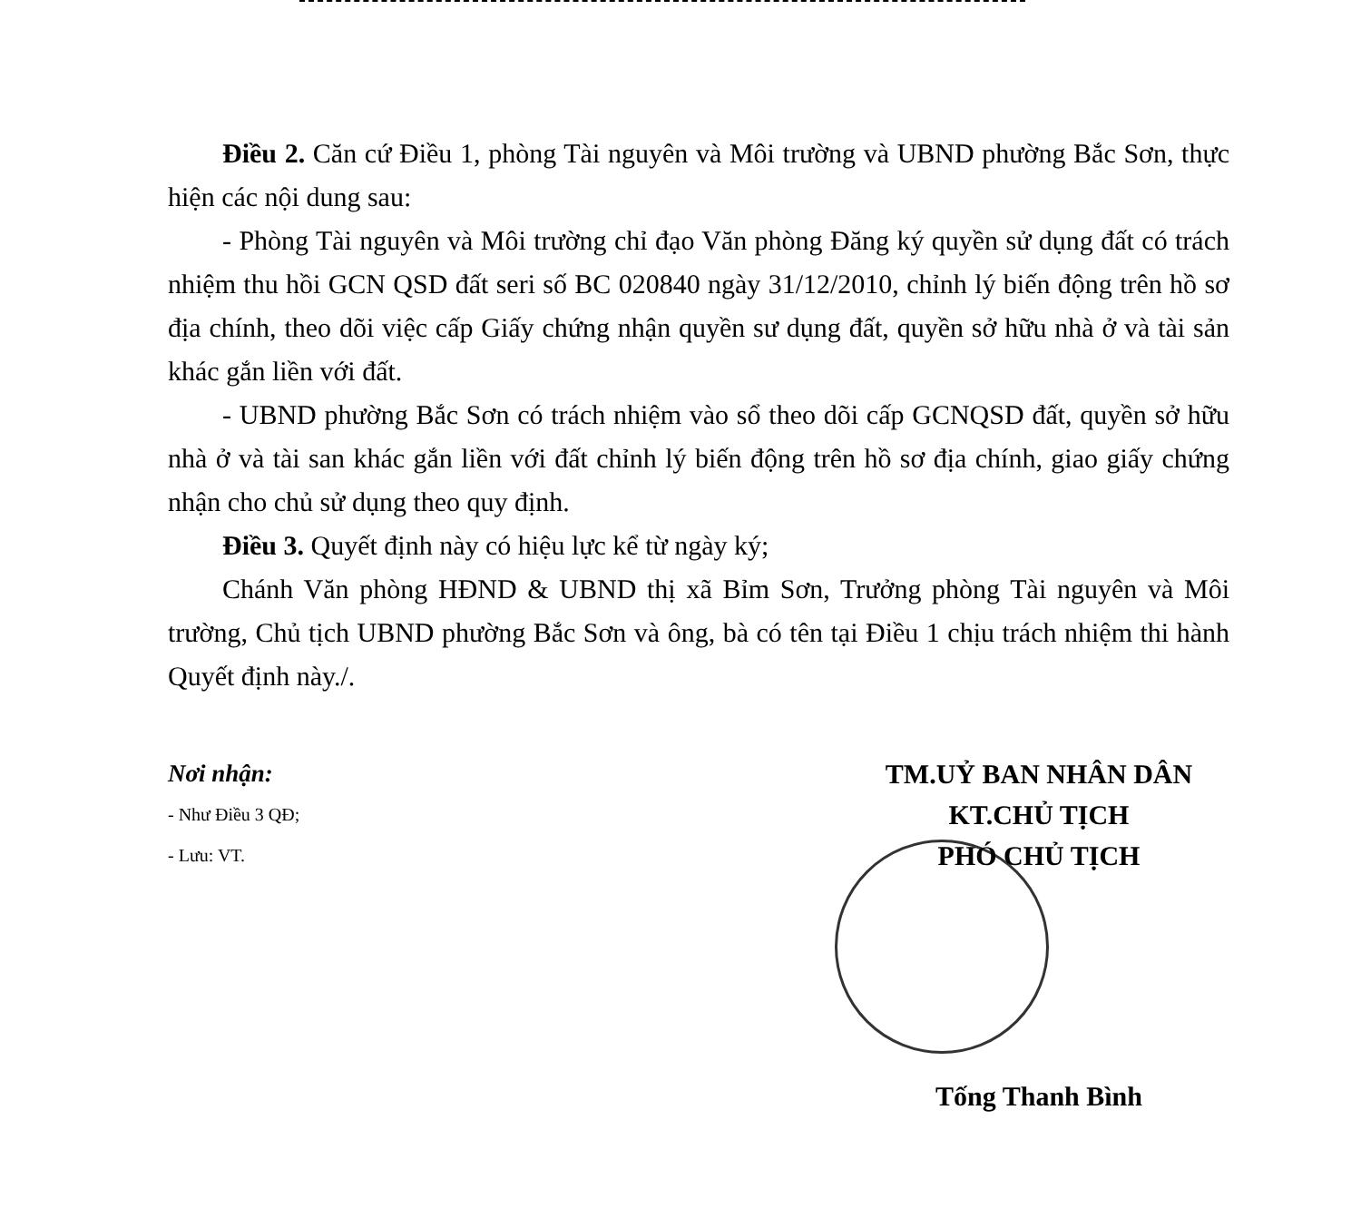Điều 2. Căn cứ Điều 1, phòng Tài nguyên và Môi trường và UBND phường Bắc Sơn, thực hiện các nội dung sau:
- Phòng Tài nguyên và Môi trường chỉ đạo Văn phòng Đăng ký quyền sử dụng đất có trách nhiệm thu hồi GCN QSD đất seri số BC 020840 ngày 31/12/2010, chỉnh lý biến động trên hồ sơ địa chính, theo dõi việc cấp Giấy chứng nhận quyền sư dụng đất, quyền sở hữu nhà ở và tài sản khác gắn liền với đất.
- UBND phường Bắc Sơn có trách nhiệm vào sổ theo dõi cấp GCNQSD đất, quyền sở hữu nhà ở và tài san khác gắn liền với đất chỉnh lý biến động trên hồ sơ địa chính, giao giấy chứng nhận cho chủ sử dụng theo quy định.
Điều 3. Quyết định này có hiệu lực kể từ ngày ký;
Chánh Văn phòng HĐND & UBND thị xã Bỉm Sơn, Trưởng phòng Tài nguyên và Môi trường, Chủ tịch UBND phường Bắc Sơn và ông, bà có tên tại Điều 1 chịu trách nhiệm thi hành Quyết định này./.
Nơi nhận:
- Như Điều 3 QĐ;
- Lưu: VT.
TM.UỶ BAN NHÂN DÂN
KT.CHỦ TỊCH
PHÓ CHỦ TỊCH
Tống Thanh Bình